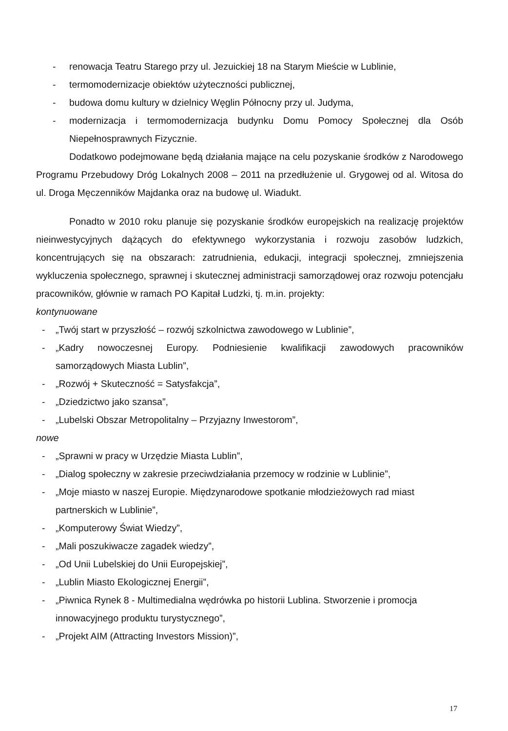- renowacja Teatru Starego przy ul. Jezuickiej 18 na Starym Mieście w Lublinie,
- termomodernizacje obiektów użyteczności publicznej,
- budowa domu kultury w dzielnicy Węglin Północny przy ul. Judyma,
- modernizacja i termomodernizacja budynku Domu Pomocy Społecznej dla Osób Niepełnosprawnych Fizycznie.
Dodatkowo podejmowane będą działania mające na celu pozyskanie środków z Narodowego Programu Przebudowy Dróg Lokalnych 2008 – 2011 na przedłużenie ul. Grygowej od al. Witosa do ul. Droga Męczenników Majdanka oraz na budowę ul. Wiadukt.
Ponadto w 2010 roku planuje się pozyskanie środków europejskich na realizację projektów nieinwestycyjnych dążących do efektywnego wykorzystania i rozwoju zasobów ludzkich, koncentrujących się na obszarach: zatrudnienia, edukacji, integracji społecznej, zmniejszenia wykluczenia społecznego, sprawnej i skutecznej administracji samorządowej oraz rozwoju potencjału pracowników, głównie w ramach PO Kapitał Ludzki, tj. m.in. projekty:
kontynuowane
- „Twój start w przyszłość – rozwój szkolnictwa zawodowego w Lublinie”,
- „Kadry nowoczesnej Europy. Podniesienie kwalifikacji zawodowych pracowników samorządowych Miasta Lublin”,
- „Rozwój + Skuteczność = Satysfakcja”,
- „Dziedzictwo jako szansa”,
- „Lubelski Obszar Metropolitalny – Przyjazny Inwestorom”,
nowe
- „Sprawni w pracy w Urzędzie Miasta Lublin”,
- „Dialog społeczny w zakresie przeciwdziałania przemocy w rodzinie w Lublinie”,
- „Moje miasto w naszej Europie. Międzynarodowe spotkanie młodzieżowych rad miast partnerskich w Lublinie”,
- „Komputerowy Świat Wiedzy”,
- „Mali poszukiwacze zagadek wiedzy”,
- „Od Unii Lubelskiej do Unii Europejskiej”,
- „Lublin Miasto Ekologicznej Energii”,
- „Piwnica Rynek 8 - Multimedialna wędrówka po historii Lublina. Stworzenie i promocja innowacyjnego produktu turystycznego”,
- „Projekt AIM (Attracting Investors Mission)”,
17